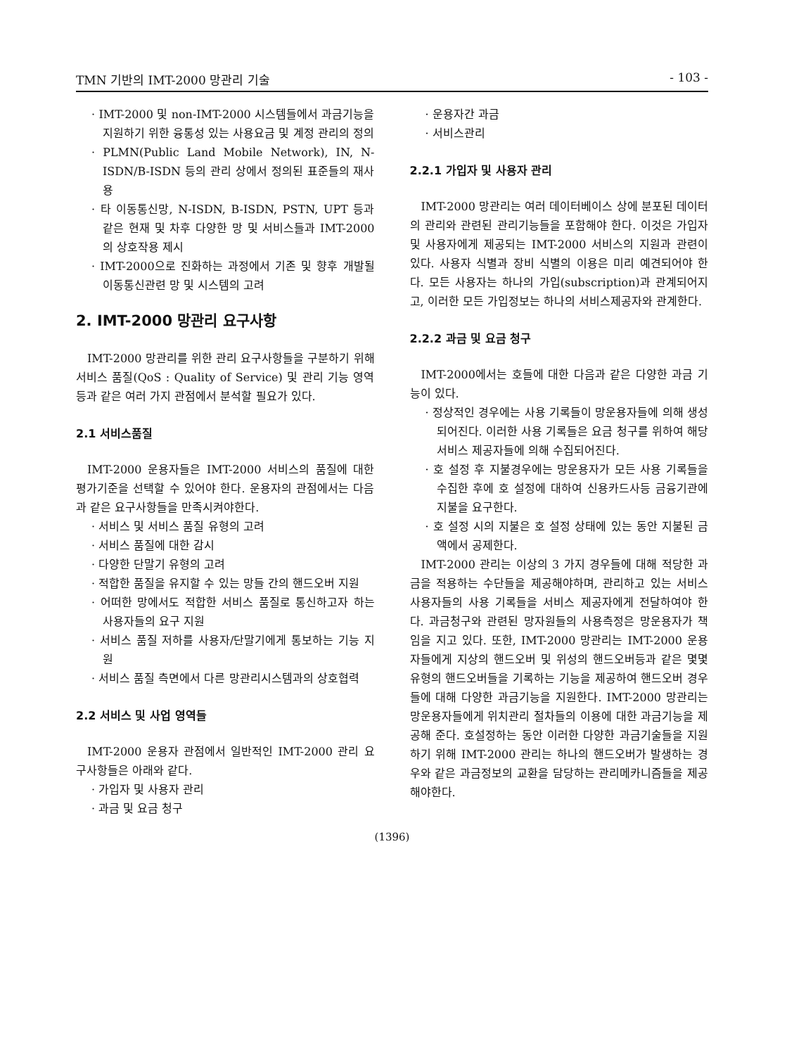TMN 기반의 IMT-2000 망관리 기술 - 103 -
· IMT-2000 및 non-IMT-2000 시스템들에서 과금기능을 지원하기 위한 융통성 있는 사용요금 및 계정 관리의 정의
· PLMN(Public Land Mobile Network), IN, N-ISDN/B-ISDN 등의 관리 상에서 정의된 표준들의 재사용
· 타 이동통신망, N-ISDN, B-ISDN, PSTN, UPT 등과 같은 현재 및 차후 다양한 망 및 서비스들과 IMT-2000의 상호작용 제시
· IMT-2000으로 진화하는 과정에서 기존 및 향후 개발될 이동통신관련 망 및 시스템의 고려
2. IMT-2000 망관리 요구사항
IMT-2000 망관리를 위한 관리 요구사항들을 구분하기 위해 서비스 품질(QoS : Quality of Service) 및 관리 기능 영역 등과 같은 여러 가지 관점에서 분석할 필요가 있다.
2.1 서비스품질
IMT-2000 운용자들은 IMT-2000 서비스의 품질에 대한 평가기준을 선택할 수 있어야 한다. 운용자의 관점에서는 다음과 같은 요구사항들을 만족시켜야한다.
· 서비스 및 서비스 품질 유형의 고려
· 서비스 품질에 대한 감시
· 다양한 단말기 유형의 고려
· 적합한 품질을 유지할 수 있는 망들 간의 핸드오버 지원
· 어떠한 망에서도 적합한 서비스 품질로 통신하고자 하는 사용자들의 요구 지원
· 서비스 품질 저하를 사용자/단말기에게 통보하는 기능 지원
· 서비스 품질 측면에서 다른 망관리시스템과의 상호협력
2.2 서비스 및 사업 영역들
IMT-2000 운용자 관점에서 일반적인 IMT-2000 관리 요구사항들은 아래와 같다.
· 가입자 및 사용자 관리
· 과금 및 요금 청구
· 운용자간 과금
· 서비스관리
2.2.1 가입자 및 사용자 관리
IMT-2000 망관리는 여러 데이터베이스 상에 분포된 데이터의 관리와 관련된 관리기능들을 포함해야 한다. 이것은 가입자 및 사용자에게 제공되는 IMT-2000 서비스의 지원과 관련이 있다. 사용자 식별과 장비 식별의 이용은 미리 예견되어야 한다. 모든 사용자는 하나의 가입(subscription)과 관계되어지고, 이러한 모든 가입정보는 하나의 서비스제공자와 관계한다.
2.2.2 과금 및 요금 청구
IMT-2000에서는 호들에 대한 다음과 같은 다양한 과금 기능이 있다.
· 정상적인 경우에는 사용 기록들이 망운용자들에 의해 생성되어진다. 이러한 사용 기록들은 요금 청구를 위하여 해당 서비스 제공자들에 의해 수집되어진다.
· 호 설정 후 지불경우에는 망운용자가 모든 사용 기록들을 수집한 후에 호 설정에 대하여 신용카드사등 금융기관에 지불을 요구한다.
· 호 설정 시의 지불은 호 설정 상태에 있는 동안 지불된 금액에서 공제한다.
IMT-2000 관리는 이상의 3 가지 경우들에 대해 적당한 과금을 적용하는 수단들을 제공해야하며, 관리하고 있는 서비스 사용자들의 사용 기록들을 서비스 제공자에게 전달하여야 한다. 과금청구와 관련된 망자원들의 사용측정은 망운용자가 책임을 지고 있다. 또한, IMT-2000 망관리는 IMT-2000 운용자들에게 지상의 핸드오버 및 위성의 핸드오버등과 같은 몇몇 유형의 핸드오버들을 기록하는 기능을 제공하여 핸드오버 경우들에 대해 다양한 과금기능을 지원한다. IMT-2000 망관리는 망운용자들에게 위치관리 절차들의 이용에 대한 과금기능을 제공해 준다. 호설정하는 동안 이러한 다양한 과금기술들을 지원하기 위해 IMT-2000 관리는 하나의 핸드오버가 발생하는 경우와 같은 과금정보의 교환을 담당하는 관리메카니즘들을 제공해야한다.
(1396)